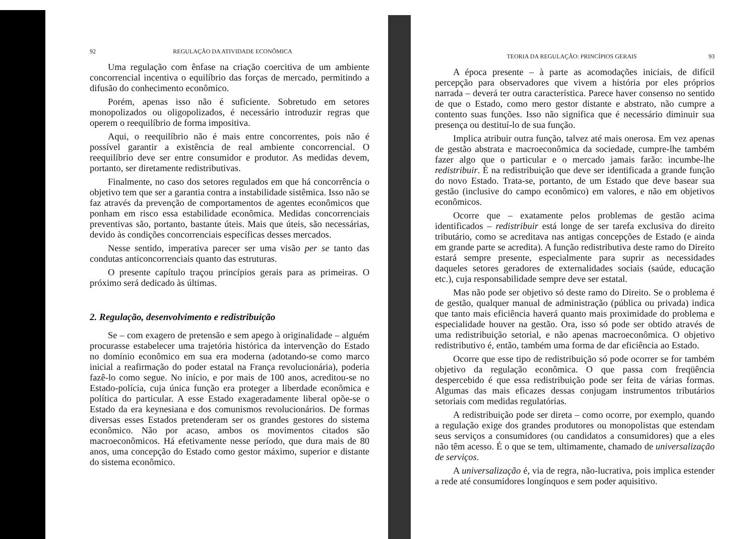92 REGULAÇÃO DA ATIVIDADE ECONÔMICA
Uma regulação com ênfase na criação coercitiva de um ambiente concorrencial incentiva o equilíbrio das forças de mercado, permitindo a difusão do conhecimento econômico.
Porém, apenas isso não é suficiente. Sobretudo em setores monopolizados ou oligopolizados, é necessário introduzir regras que operem o reequilíbrio de forma impositiva.
Aqui, o reequilíbrio não é mais entre concorrentes, pois não é possível garantir a existência de real ambiente concorrencial. O reequilíbrio deve ser entre consumidor e produtor. As medidas devem, portanto, ser diretamente redistributivas.
Finalmente, no caso dos setores regulados em que há concorrência o objetivo tem que ser a garantia contra a instabilidade sistêmica. Isso não se faz através da prevenção de comportamentos de agentes econômicos que ponham em risco essa estabilidade econômica. Medidas concorrenciais preventivas são, portanto, bastante úteis. Mais que úteis, são necessárias, devido às condições concorrenciais específicas desses mercados.
Nesse sentido, imperativa parecer ser uma visão per se tanto das condutas anticoncorrenciais quanto das estruturas.
O presente capítulo traçou princípios gerais para as primeiras. O próximo será dedicado às últimas.
2. Regulação, desenvolvimento e redistribuição
Se – com exagero de pretensão e sem apego à originalidade – alguém procurasse estabelecer uma trajetória histórica da intervenção do Estado no domínio econômico em sua era moderna (adotando-se como marco inicial a reafirmação do poder estatal na França revolucionária), poderia fazê-lo como segue. No início, e por mais de 100 anos, acreditou-se no Estado-polícia, cuja única função era proteger a liberdade econômica e política do particular. A esse Estado exageradamente liberal opõe-se o Estado da era keynesiana e dos comunismos revolucionários. De formas diversas esses Estados pretenderam ser os grandes gestores do sistema econômico. Não por acaso, ambos os movimentos citados são macroeconômicos. Há efetivamente nesse período, que dura mais de 80 anos, uma concepção do Estado como gestor máximo, superior e distante do sistema econômico.
TEORIA DA REGULAÇÃO: PRINCÍPIOS GERAIS 93
A época presente – à parte as acomodações iniciais, de difícil percepção para observadores que vivem a história por eles próprios narrada – deverá ter outra característica. Parece haver consenso no sentido de que o Estado, como mero gestor distante e abstrato, não cumpre a contento suas funções. Isso não significa que é necessário diminuir sua presença ou destituí-lo de sua função.
Implica atribuir outra função, talvez até mais onerosa. Em vez apenas de gestão abstrata e macroeconômica da sociedade, cumpre-lhe também fazer algo que o particular e o mercado jamais farão: incumbe-lhe redistribuir. É na redistribuição que deve ser identificada a grande função do novo Estado. Trata-se, portanto, de um Estado que deve basear sua gestão (inclusive do campo econômico) em valores, e não em objetivos econômicos.
Ocorre que – exatamente pelos problemas de gestão acima identificados – redistribuir está longe de ser tarefa exclusiva do direito tributário, como se acreditava nas antigas concepções de Estado (e ainda em grande parte se acredita). A função redistributiva deste ramo do Direito estará sempre presente, especialmente para suprir as necessidades daqueles setores geradores de externalidades sociais (saúde, educação etc.), cuja responsabilidade sempre deve ser estatal.
Mas não pode ser objetivo só deste ramo do Direito. Se o problema é de gestão, qualquer manual de administração (pública ou privada) indica que tanto mais eficiência haverá quanto mais proximidade do problema e especialidade houver na gestão. Ora, isso só pode ser obtido através de uma redistribuição setorial, e não apenas macroeconômica. O objetivo redistributivo é, então, também uma forma de dar eficiência ao Estado.
Ocorre que esse tipo de redistribuição só pode ocorrer se for também objetivo da regulação econômica. O que passa com freqüência despercebido é que essa redistribuição pode ser feita de várias formas. Algumas das mais eficazes dessas conjugam instrumentos tributários setoriais com medidas regulatórias.
A redistribuição pode ser direta – como ocorre, por exemplo, quando a regulação exige dos grandes produtores ou monopolistas que estendam seus serviços a consumidores (ou candidatos a consumidores) que a eles não têm acesso. É o que se tem, ultimamente, chamado de universalização de serviços.
A universalização é, via de regra, não-lucrativa, pois implica estender a rede até consumidores longínquos e sem poder aquisitivo.